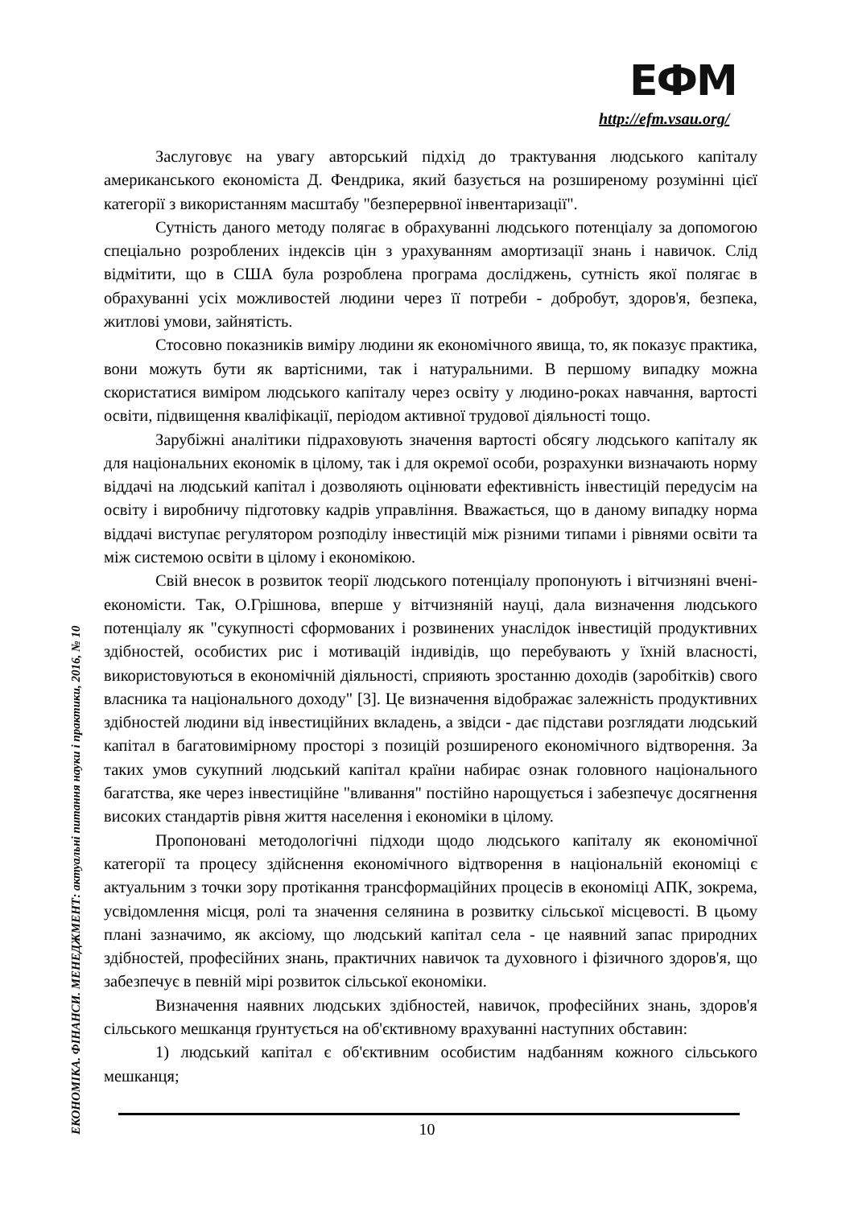ЕФМ
http://efm.vsau.org/
Заслуговує на увагу авторський підхід до трактування людського капіталу американського економіста Д. Фендрика, який базується на розширеному розумінні цієї категорії з використанням масштабу "безперервної інвентаризації".
Сутність даного методу полягає в обрахуванні людського потенціалу за допомогою спеціально розроблених індексів цін з урахуванням амортизації знань і навичок. Слід відмітити, що в США була розроблена програма досліджень, сутність якої полягає в обрахуванні усіх можливостей людини через її потреби - добробут, здоров'я, безпека, житлові умови, зайнятість.
Стосовно показників виміру людини як економічного явища, то, як показує практика, вони можуть бути як вартісними, так і натуральними. В першому випадку можна скористатися виміром людського капіталу через освіту у людино-роках навчання, вартості освіти, підвищення кваліфікації, періодом активної трудової діяльності тощо.
Зарубіжні аналітики підраховують значення вартості обсягу людського капіталу як для національних економік в цілому, так і для окремої особи, розрахунки визначають норму віддачі на людський капітал і дозволяють оцінювати ефективність інвестицій передусім на освіту і виробничу підготовку кадрів управління. Вважається, що в даному випадку норма віддачі виступає регулятором розподілу інвестицій між різними типами і рівнями освіти та між системою освіти в цілому і економікою.
Свій внесок в розвиток теорії людського потенціалу пропонують і вітчизняні вчені-економісти. Так, О.Грішнова, вперше у вітчизняній науці, дала визначення людського потенціалу як "сукупності сформованих і розвинених унаслідок інвестицій продуктивних здібностей, особистих рис і мотивацій індивідів, що перебувають у їхній власності, використовуються в економічній діяльності, сприяють зростанню доходів (заробітків) свого власника та національного доходу" [3]. Це визначення відображає залежність продуктивних здібностей людини від інвестиційних вкладень, а звідси - дає підстави розглядати людський капітал в багатовимірному просторі з позицій розширеного економічного відтворення. За таких умов сукупний людський капітал країни набирає ознак головного національного багатства, яке через інвестиційне "вливання" постійно нарощується і забезпечує досягнення високих стандартів рівня життя населення і економіки в цілому.
Пропоновані методологічні підходи щодо людського капіталу як економічної категорії та процесу здійснення економічного відтворення в національній економіці є актуальним з точки зору протікання трансформаційних процесів в економіці АПК, зокрема, усвідомлення місця, ролі та значення селянина в розвитку сільської місцевості. В цьому плані зазначимо, як аксіому, що людський капітал села - це наявний запас природних здібностей, професійних знань, практичних навичок та духовного і фізичного здоров'я, що забезпечує в певній мірі розвиток сільської економіки.
Визначення наявних людських здібностей, навичок, професійних знань, здоров'я сільського мешканця ґрунтується на об'єктивному врахуванні наступних обставин:
1) людський капітал є об'єктивним особистим надбанням кожного сільського мешканця;
ЕКОНОМІКА. ФІНАНСИ. МЕНЕДЖМЕНТ: актуальні питання науки і практики, 2016, № 10
10